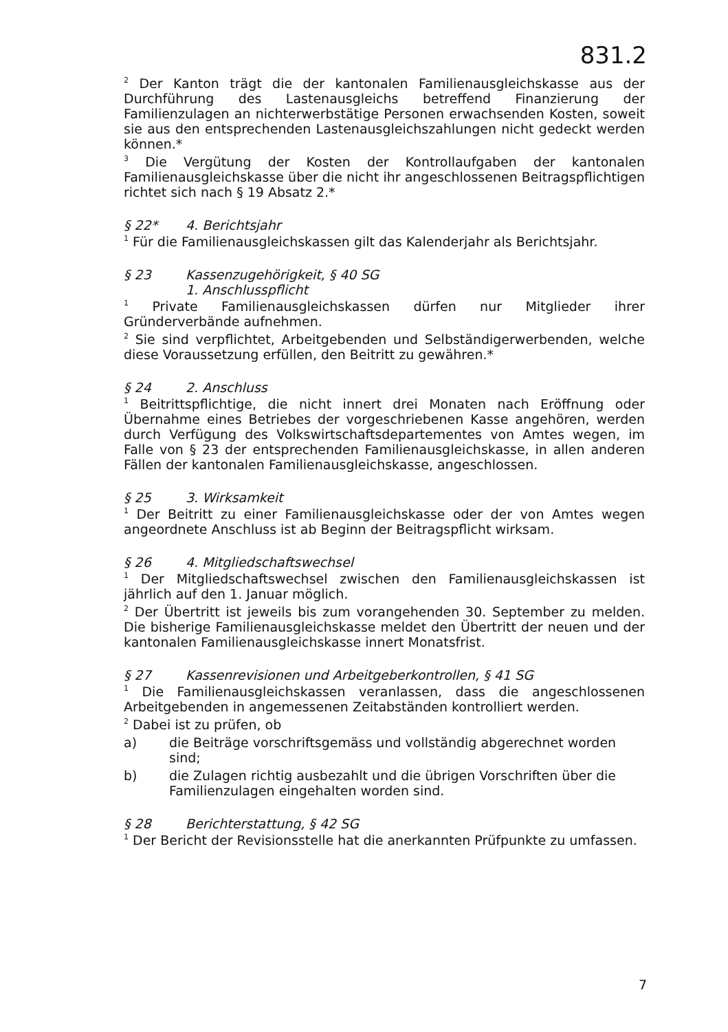831.2
<sup>2</sup> Der Kanton trägt die der kantonalen Familienausgleichskasse aus der Durchführung des Lastenausgleichs betreffend Finanzierung der Familienzulagen an nichterwerbstätige Personen erwachsenden Kosten, soweit sie aus den entsprechenden Lastenausgleichszahlungen nicht gedeckt werden können.*
<sup>3</sup> Die Vergütung der Kosten der Kontrollaufgaben der kantonalen Familienausgleichskasse über die nicht ihr angeschlossenen Beitragspflichtigen richtet sich nach § 19 Absatz 2.*
§ 22* 4. Berichtsjahr
<sup>1</sup> Für die Familienausgleichskassen gilt das Kalenderjahr als Berichtsjahr.
§ 23 Kassenzugehörigkeit, § 40 SG
1. Anschlusspflicht
<sup>1</sup> Private Familienausgleichskassen dürfen nur Mitglieder ihrer Gründerverbände aufnehmen.
<sup>2</sup> Sie sind verpflichtet, Arbeitgebenden und Selbständigerwerbenden, welche diese Voraussetzung erfüllen, den Beitritt zu gewähren.*
§ 24 2. Anschluss
<sup>1</sup> Beitrittspflichtige, die nicht innert drei Monaten nach Eröffnung oder Übernahme eines Betriebes der vorgeschriebenen Kasse angehören, werden durch Verfügung des Volkswirtschaftsdepartementes von Amtes wegen, im Falle von § 23 der entsprechenden Familienausgleichskasse, in allen anderen Fällen der kantonalen Familienausgleichskasse, angeschlossen.
§ 25 3. Wirksamkeit
<sup>1</sup> Der Beitritt zu einer Familienausgleichskasse oder der von Amtes wegen angeordnete Anschluss ist ab Beginn der Beitragspflicht wirksam.
§ 26 4. Mitgliedschaftswechsel
<sup>1</sup> Der Mitgliedschaftswechsel zwischen den Familienausgleichskassen ist jährlich auf den 1. Januar möglich.
<sup>2</sup> Der Übertritt ist jeweils bis zum vorangehenden 30. September zu melden. Die bisherige Familienausgleichskasse meldet den Übertritt der neuen und der kantonalen Familienausgleichskasse innert Monatsfrist.
§ 27 Kassenrevisionen und Arbeitgeberkontrollen, § 41 SG
<sup>1</sup> Die Familienausgleichskassen veranlassen, dass die angeschlossenen Arbeitgebenden in angemessenen Zeitabständen kontrolliert werden.
<sup>2</sup> Dabei ist zu prüfen, ob
a) die Beiträge vorschriftsgemäss und vollständig abgerechnet worden sind;
b) die Zulagen richtig ausbezahlt und die übrigen Vorschriften über die Familienzulagen eingehalten worden sind.
§ 28 Berichterstattung, § 42 SG
<sup>1</sup> Der Bericht der Revisionsstelle hat die anerkannten Prüfpunkte zu umfassen.
7